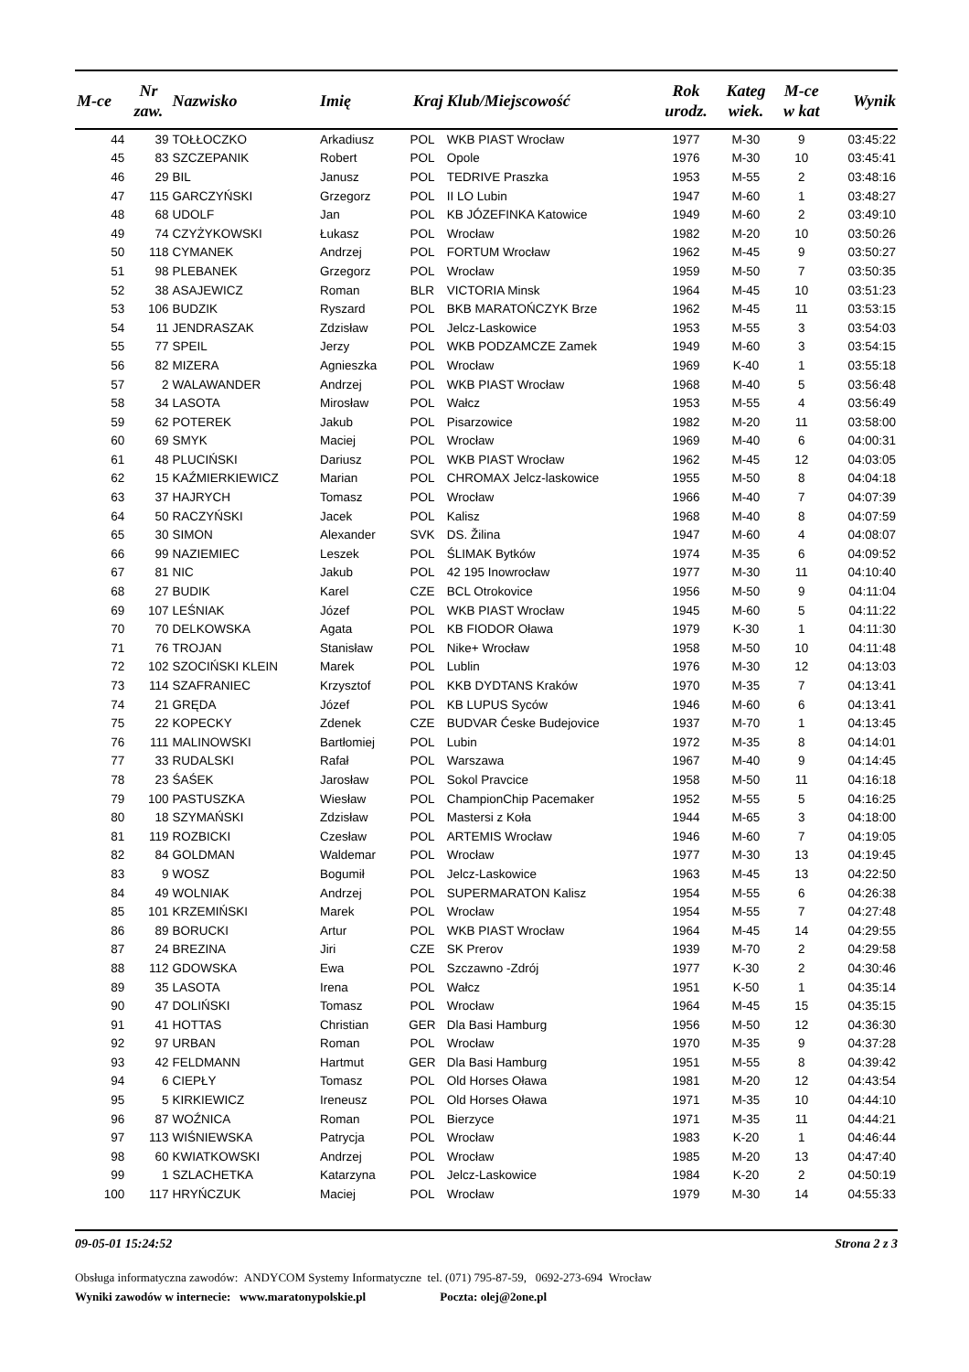| M-ce | Nr zaw. | Nazwisko | Imię | Kraj | Klub/Miejscowość | Rok urodz. | Kateg wiek. | M-ce w kat | Wynik |
| --- | --- | --- | --- | --- | --- | --- | --- | --- | --- |
| 44 | 39 | TOŁŁOCZKO | Arkadiusz | POL | WKB PIAST Wrocław | 1977 | M-30 | 9 | 03:45:22 |
| 45 | 83 | SZCZEPANIK | Robert | POL | Opole | 1976 | M-30 | 10 | 03:45:41 |
| 46 | 29 | BIL | Janusz | POL | TEDRIVE Praszka | 1953 | M-55 | 2 | 03:48:16 |
| 47 | 115 | GARCZYŃSKI | Grzegorz | POL | II LO Lubin | 1947 | M-60 | 1 | 03:48:27 |
| 48 | 68 | UDOLF | Jan | POL | KB JÓZEFINKA Katowice | 1949 | M-60 | 2 | 03:49:10 |
| 49 | 74 | CZYŻYKOWSKI | Łukasz | POL | Wrocław | 1982 | M-20 | 10 | 03:50:26 |
| 50 | 118 | CYMANEK | Andrzej | POL | FORTUM Wrocław | 1962 | M-45 | 9 | 03:50:27 |
| 51 | 98 | PLEBANEK | Grzegorz | POL | Wrocław | 1959 | M-50 | 7 | 03:50:35 |
| 52 | 38 | ASAJEWICZ | Roman | BLR | VICTORIA Minsk | 1964 | M-45 | 10 | 03:51:23 |
| 53 | 106 | BUDZIK | Ryszard | POL | BKB MARATOŃCZYK Brze | 1962 | M-45 | 11 | 03:53:15 |
| 54 | 11 | JENDRASZAK | Zdzisław | POL | Jelcz-Laskowice | 1953 | M-55 | 3 | 03:54:03 |
| 55 | 77 | SPEIL | Jerzy | POL | WKB PODZAMCZE Zamek | 1949 | M-60 | 3 | 03:54:15 |
| 56 | 82 | MIZERA | Agnieszka | POL | Wrocław | 1969 | K-40 | 1 | 03:55:18 |
| 57 | 2 | WALAWANDER | Andrzej | POL | WKB PIAST Wrocław | 1968 | M-40 | 5 | 03:56:48 |
| 58 | 34 | LASOTA | Mirosław | POL | Wałcz | 1953 | M-55 | 4 | 03:56:49 |
| 59 | 62 | POTEREK | Jakub | POL | Pisarzowice | 1982 | M-20 | 11 | 03:58:00 |
| 60 | 69 | SMYK | Maciej | POL | Wrocław | 1969 | M-40 | 6 | 04:00:31 |
| 61 | 48 | PLUCIŃSKI | Dariusz | POL | WKB PIAST Wrocław | 1962 | M-45 | 12 | 04:03:05 |
| 62 | 15 | KAŹMIERKIEWICZ | Marian | POL | CHROMAX Jelcz-laskowice | 1955 | M-50 | 8 | 04:04:18 |
| 63 | 37 | HAJRYCH | Tomasz | POL | Wrocław | 1966 | M-40 | 7 | 04:07:39 |
| 64 | 50 | RACZYŃSKI | Jacek | POL | Kalisz | 1968 | M-40 | 8 | 04:07:59 |
| 65 | 30 | SIMON | Alexander | SVK | DS. Žilina | 1947 | M-60 | 4 | 04:08:07 |
| 66 | 99 | NAZIEMIEC | Leszek | POL | ŚLIMAK Bytków | 1974 | M-35 | 6 | 04:09:52 |
| 67 | 81 | NIC | Jakub | POL | 42 195 Inowrocław | 1977 | M-30 | 11 | 04:10:40 |
| 68 | 27 | BUDIK | Karel | CZE | BCL Otrokovice | 1956 | M-50 | 9 | 04:11:04 |
| 69 | 107 | LEŚNIAK | Józef | POL | WKB PIAST Wrocław | 1945 | M-60 | 5 | 04:11:22 |
| 70 | 70 | DELKOWSKA | Agata | POL | KB FIODOR Oława | 1979 | K-30 | 1 | 04:11:30 |
| 71 | 76 | TROJAN | Stanisław | POL | Nike+ Wrocław | 1958 | M-50 | 10 | 04:11:48 |
| 72 | 102 | SZOCIŃSKI KLEIN | Marek | POL | Lublin | 1976 | M-30 | 12 | 04:13:03 |
| 73 | 114 | SZAFRANIEC | Krzysztof | POL | KKB DYDTANS Kraków | 1970 | M-35 | 7 | 04:13:41 |
| 74 | 21 | GRĘDA | Józef | POL | KB LUPUS Syców | 1946 | M-60 | 6 | 04:13:41 |
| 75 | 22 | KOPECKY | Zdenek | CZE | BUDVAR Ćeske Budejovice | 1937 | M-70 | 1 | 04:13:45 |
| 76 | 111 | MALINOWSKI | Bartłomiej | POL | Lubin | 1972 | M-35 | 8 | 04:14:01 |
| 77 | 33 | RUDALSKI | Rafał | POL | Warszawa | 1967 | M-40 | 9 | 04:14:45 |
| 78 | 23 | ŚAŚEK | Jarosław | POL | Sokol Pravcice | 1958 | M-50 | 11 | 04:16:18 |
| 79 | 100 | PASTUSZKA | Wiesław | POL | ChampionChip Pacemaker | 1952 | M-55 | 5 | 04:16:25 |
| 80 | 18 | SZYMAŃSKI | Zdzisław | POL | Mastersi z Koła | 1944 | M-65 | 3 | 04:18:00 |
| 81 | 119 | ROZBICKI | Czesław | POL | ARTEMIS Wrocław | 1946 | M-60 | 7 | 04:19:05 |
| 82 | 84 | GOLDMAN | Waldemar | POL | Wrocław | 1977 | M-30 | 13 | 04:19:45 |
| 83 | 9 | WOSZ | Bogumił | POL | Jelcz-Laskowice | 1963 | M-45 | 13 | 04:22:50 |
| 84 | 49 | WOLNIAK | Andrzej | POL | SUPERMARATON Kalisz | 1954 | M-55 | 6 | 04:26:38 |
| 85 | 101 | KRZEMIŃSKI | Marek | POL | Wrocław | 1954 | M-55 | 7 | 04:27:48 |
| 86 | 89 | BORUCKI | Artur | POL | WKB PIAST Wrocław | 1964 | M-45 | 14 | 04:29:55 |
| 87 | 24 | BREZINA | Jiri | CZE | SK Prerov | 1939 | M-70 | 2 | 04:29:58 |
| 88 | 112 | GDOWSKA | Ewa | POL | Szczawno -Zdrój | 1977 | K-30 | 2 | 04:30:46 |
| 89 | 35 | LASOTA | Irena | POL | Wałcz | 1951 | K-50 | 1 | 04:35:14 |
| 90 | 47 | DOLIŃSKI | Tomasz | POL | Wrocław | 1964 | M-45 | 15 | 04:35:15 |
| 91 | 41 | HOTTAS | Christian | GER | Dla Basi Hamburg | 1956 | M-50 | 12 | 04:36:30 |
| 92 | 97 | URBAN | Roman | POL | Wrocław | 1970 | M-35 | 9 | 04:37:28 |
| 93 | 42 | FELDMANN | Hartmut | GER | Dla Basi Hamburg | 1951 | M-55 | 8 | 04:39:42 |
| 94 | 6 | CIEPŁY | Tomasz | POL | Old Horses Oława | 1981 | M-20 | 12 | 04:43:54 |
| 95 | 5 | KIRKIEWICZ | Ireneusz | POL | Old Horses Oława | 1971 | M-35 | 10 | 04:44:10 |
| 96 | 87 | WOŹNICA | Roman | POL | Bierzyce | 1971 | M-35 | 11 | 04:44:21 |
| 97 | 113 | WIŚNIEWSKA | Patrycja | POL | Wrocław | 1983 | K-20 | 1 | 04:46:44 |
| 98 | 60 | KWIATKOWSKI | Andrzej | POL | Wrocław | 1985 | M-20 | 13 | 04:47:40 |
| 99 | 1 | SZLACHETKA | Katarzyna | POL | Jelcz-Laskowice | 1984 | K-20 | 2 | 04:50:19 |
| 100 | 117 | HRYŃCZUK | Maciej | POL | Wrocław | 1979 | M-30 | 14 | 04:55:33 |
09-05-01 15:24:52 Strona 2 z 3
Obsługa informatyczna zawodów: ANDYCOM Systemy Informatyczne tel. (071) 795-87-59, 0692-273-694 Wrocław
Wyniki zawodów w internecie: www.maratonypolskie.pl Poczta: olej@2one.pl